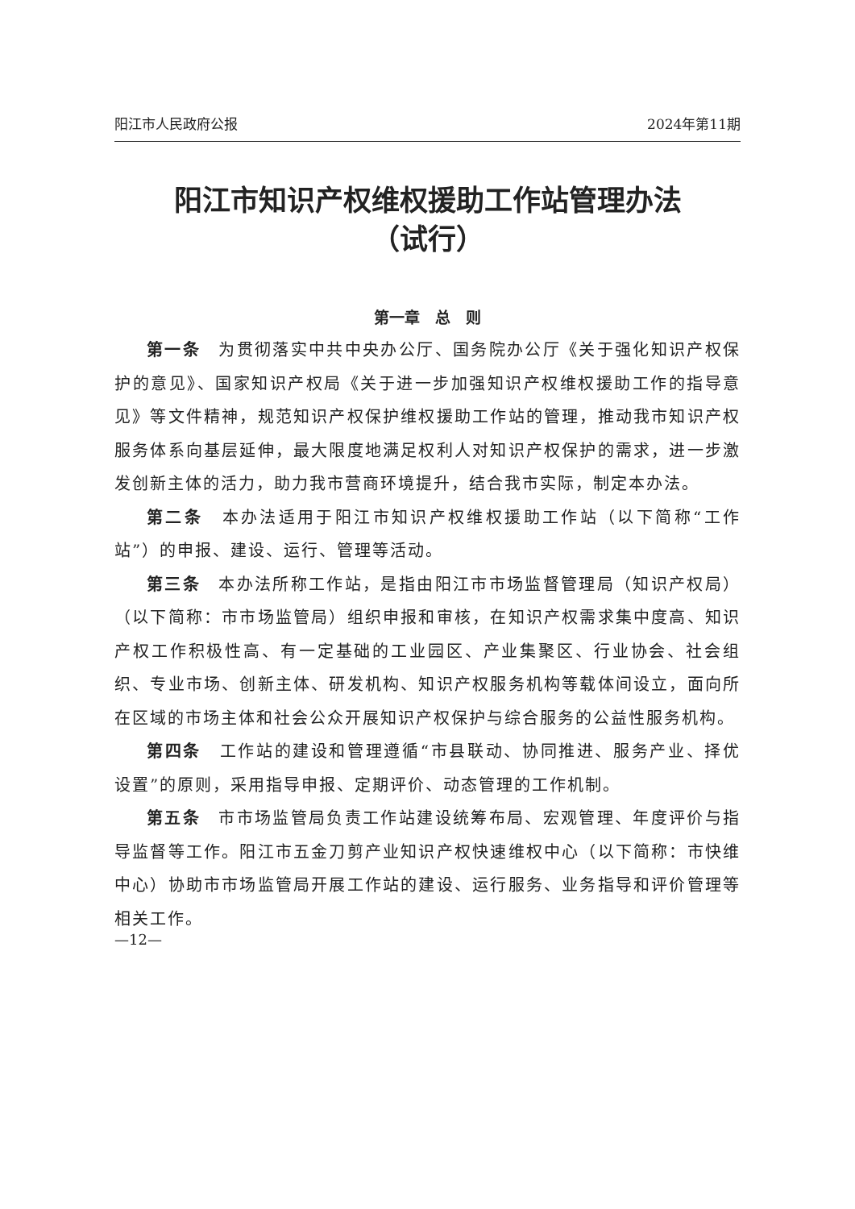阳江市人民政府公报 2024年第11期
阳江市知识产权维权援助工作站管理办法
（试行）
第一章　总　则
第一条　为贯彻落实中共中央办公厅、国务院办公厅《关于强化知识产权保护的意见》、国家知识产权局《关于进一步加强知识产权维权援助工作的指导意见》等文件精神，规范知识产权保护维权援助工作站的管理，推动我市知识产权服务体系向基层延伸，最大限度地满足权利人对知识产权保护的需求，进一步激发创新主体的活力，助力我市营商环境提升，结合我市实际，制定本办法。
第二条　本办法适用于阳江市知识产权维权援助工作站（以下简称“工作站”）的申报、建设、运行、管理等活动。
第三条　本办法所称工作站，是指由阳江市市场监督管理局（知识产权局）（以下简称：市市场监管局）组织申报和审核，在知识产权需求集中度高、知识产权工作积极性高、有一定基础的工业园区、产业集聚区、行业协会、社会组织、专业市场、创新主体、研发机构、知识产权服务机构等载体间设立，面向所在区域的市场主体和社会公众开展知识产权保护与综合服务的公益性服务机构。
第四条　工作站的建设和管理遵循“市县联动、协同推进、服务产业、择优设置”的原则，采用指导申报、定期评价、动态管理的工作机制。
第五条　市市场监管局负责工作站建设统筹布局、宏观管理、年度评价与指导监督等工作。阳江市五金刀剪产业知识产权快速维权中心（以下简称：市快维中心）协助市市场监管局开展工作站的建设、运行服务、业务指导和评价管理等相关工作。
—12—